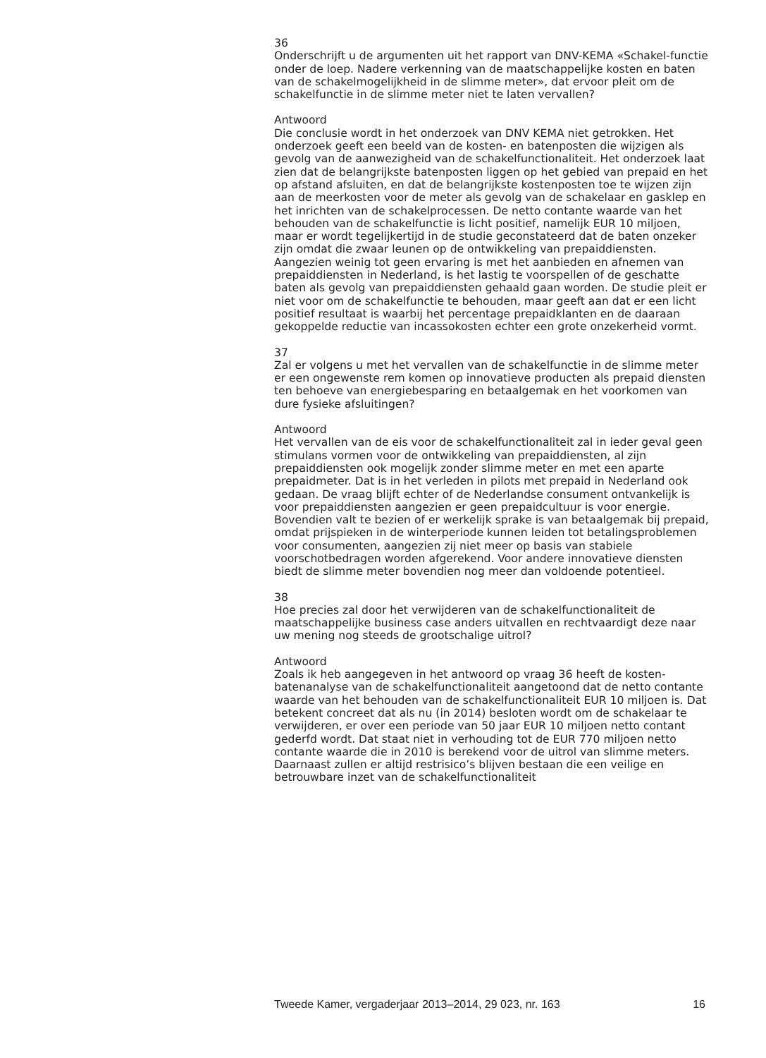36
Onderschrijft u de argumenten uit het rapport van DNV-KEMA «Schakel-functie onder de loep. Nadere verkenning van de maatschappelijke kosten en baten van de schakelmogelijkheid in de slimme meter», dat ervoor pleit om de schakelfunctie in de slimme meter niet te laten vervallen?
Antwoord
Die conclusie wordt in het onderzoek van DNV KEMA niet getrokken. Het onderzoek geeft een beeld van de kosten- en batenposten die wijzigen als gevolg van de aanwezigheid van de schakelfunctionaliteit. Het onderzoek laat zien dat de belangrijkste batenposten liggen op het gebied van prepaid en het op afstand afsluiten, en dat de belangrijkste kostenposten toe te wijzen zijn aan de meerkosten voor de meter als gevolg van de schakelaar en gasklep en het inrichten van de schakelprocessen. De netto contante waarde van het behouden van de schakelfunctie is licht positief, namelijk EUR 10 miljoen, maar er wordt tegelijkertijd in de studie geconstateerd dat de baten onzeker zijn omdat die zwaar leunen op de ontwikkeling van prepaiddiensten. Aangezien weinig tot geen ervaring is met het aanbieden en afnemen van prepaiddiensten in Nederland, is het lastig te voorspellen of de geschatte baten als gevolg van prepaiddiensten gehaald gaan worden. De studie pleit er niet voor om de schakelfunctie te behouden, maar geeft aan dat er een licht positief resultaat is waarbij het percentage prepaidklanten en de daaraan gekoppelde reductie van incassokosten echter een grote onzekerheid vormt.
37
Zal er volgens u met het vervallen van de schakelfunctie in de slimme meter er een ongewenste rem komen op innovatieve producten als prepaid diensten ten behoeve van energiebesparing en betaalgemak en het voorkomen van dure fysieke afsluitingen?
Antwoord
Het vervallen van de eis voor de schakelfunctionaliteit zal in ieder geval geen stimulans vormen voor de ontwikkeling van prepaiddiensten, al zijn prepaiddiensten ook mogelijk zonder slimme meter en met een aparte prepaidmeter. Dat is in het verleden in pilots met prepaid in Nederland ook gedaan. De vraag blijft echter of de Nederlandse consument ontvankelijk is voor prepaiddiensten aangezien er geen prepaidcultuur is voor energie. Bovendien valt te bezien of er werkelijk sprake is van betaalgemak bij prepaid, omdat prijspieken in de winterperiode kunnen leiden tot betalingsproblemen voor consumenten, aangezien zij niet meer op basis van stabiele voorschotbedragen worden afgerekend. Voor andere innovatieve diensten biedt de slimme meter bovendien nog meer dan voldoende potentieel.
38
Hoe precies zal door het verwijderen van de schakelfunctionaliteit de maatschappelijke business case anders uitvallen en rechtvaardigt deze naar uw mening nog steeds de grootschalige uitrol?
Antwoord
Zoals ik heb aangegeven in het antwoord op vraag 36 heeft de kosten-batenanalyse van de schakelfunctionaliteit aangetoond dat de netto contante waarde van het behouden van de schakelfunctionaliteit EUR 10 miljoen is. Dat betekent concreet dat als nu (in 2014) besloten wordt om de schakelaar te verwijderen, er over een periode van 50 jaar EUR 10 miljoen netto contant gederfd wordt. Dat staat niet in verhouding tot de EUR 770 miljoen netto contante waarde die in 2010 is berekend voor de uitrol van slimme meters. Daarnaast zullen er altijd restrisico’s blijven bestaan die een veilige en betrouwbare inzet van de schakelfunctionaliteit
Tweede Kamer, vergaderjaar 2013–2014, 29 023, nr. 163 16